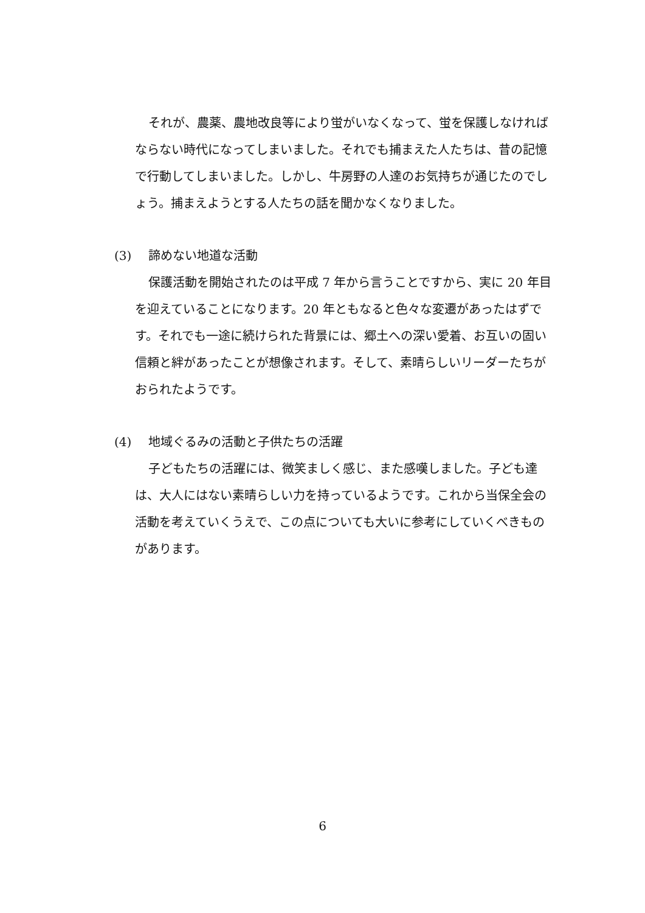それが、農薬、農地改良等により蛍がいなくなって、蛍を保護しなければならない時代になってしまいました。それでも捕まえた人たちは、昔の記憶で行動してしまいました。しかし、牛房野の人達のお気持ちが通じたのでしょう。捕まえようとする人たちの話を聞かなくなりました。
(3) 諦めない地道な活動
保護活動を開始されたのは平成 7 年から言うことですから、実に 20 年目を迎えていることになります。20 年ともなると色々な変遷があったはずです。それでも一途に続けられた背景には、郷土への深い愛着、お互いの固い信頼と絆があったことが想像されます。そして、素晴らしいリーダーたちがおられたようです。
(4) 地域ぐるみの活動と子供たちの活躍
子どもたちの活躍には、微笑ましく感じ、また感嘆しました。子ども達は、大人にはない素晴らしい力を持っているようです。これから当保全会の活動を考えていくうえで、この点についても大いに参考にしていくべきものがあります。
6